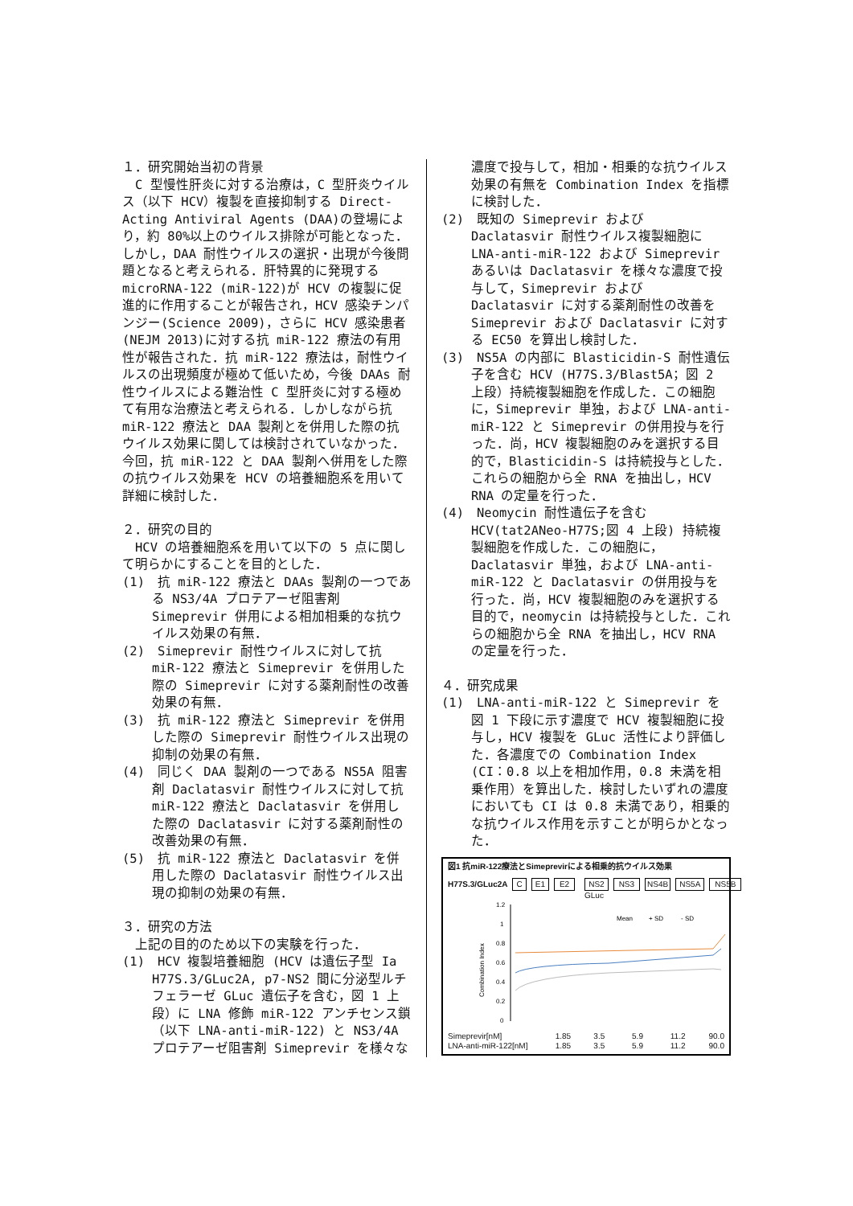１．研究開始当初の背景
　C 型慢性肝炎に対する治療は，C 型肝炎ウイルス（以下 HCV）複製を直接抑制する Direct-Acting Antiviral Agents (DAA)の登場により，約 80%以上のウイルス排除が可能となった．しかし，DAA 耐性ウイルスの選択・出現が今後問題となると考えられる．肝特異的に発現する microRNA-122 (miR-122)が HCV の複製に促進的に作用することが報告され，HCV 感染チンパンジー(Science 2009)，さらに HCV 感染患者 (NEJM 2013)に対する抗 miR-122 療法の有用性が報告された．抗 miR-122 療法は，耐性ウイルスの出現頻度が極めて低いため，今後 DAAs 耐性ウイルスによる難治性 C 型肝炎に対する極めて有用な治療法と考えられる．しかしながら抗 miR-122 療法と DAA 製剤とを併用した際の抗ウイルス効果に関しては検討されていなかった．今回，抗 miR-122 と DAA 製剤へ併用をした際の抗ウイルス効果を HCV の培養細胞系を用いて詳細に検討した．
２．研究の目的
　HCV の培養細胞系を用いて以下の 5 点に関して明らかにすることを目的とした．
(1)　抗 miR-122 療法と DAAs 製剤の一つである NS3/4A プロテアーゼ阻害剤 Simeprevir 併用による相加相乗的な抗ウイルス効果の有無．
(2)　Simeprevir 耐性ウイルスに対して抗 miR-122 療法と Simeprevir を併用した際の Simeprevir に対する薬剤耐性の改善効果の有無．
(3)　抗 miR-122 療法と Simeprevir を併用した際の Simeprevir 耐性ウイルス出現の抑制の効果の有無．
(4)　同じく DAA 製剤の一つである NS5A 阻害剤 Daclatasvir 耐性ウイルスに対して抗 miR-122 療法と Daclatasvir を併用した際の Daclatasvir に対する薬剤耐性の改善効果の有無．
(5)　抗 miR-122 療法と Daclatasvir を併用した際の Daclatasvir 耐性ウイルス出現の抑制の効果の有無．
３．研究の方法
　上記の目的のため以下の実験を行った．
(1)　HCV 複製培養細胞 (HCV は遺伝子型 Ia H77S.3/GLuc2A, p7-NS2 間に分泌型ルチフェラーゼ GLuc 遺伝子を含む，図 1 上段）に LNA 修飾 miR-122 アンチセンス鎖（以下 LNA-anti-miR-122) と NS3/4A プロテアーゼ阻害剤 Simeprevir を様々な
濃度で投与して，相加・相乗的な抗ウイルス効果の有無を Combination Index を指標に検討した．
(2)　既知の Simeprevir および Daclatasvir 耐性ウイルス複製細胞に LNA-anti-miR-122 および Simeprevir あるいは Daclatasvir を様々な濃度で投与して，Simeprevir および Daclatasvir に対する薬剤耐性の改善を Simeprevir および Daclatasvir に対する EC50 を算出し検討した．
(3)　NS5A の内部に Blasticidin-S 耐性遺伝子を含む HCV (H77S.3/Blast5A；図 2 上段）持続複製細胞を作成した．この細胞に，Simeprevir 単独，および LNA-anti-miR-122 と Simeprevir の併用投与を行った．尚，HCV 複製細胞のみを選択する目的で，Blasticidin-S は持続投与とした．これらの細胞から全 RNA を抽出し，HCV RNA の定量を行った．
(4)　Neomycin 耐性遺伝子を含む HCV(tat2ANeo-H77S;図 4 上段) 持続複製細胞を作成した．この細胞に，Daclatasvir 単独，および LNA-anti-miR-122 と Daclatasvir の併用投与を行った．尚，HCV 複製細胞のみを選択する目的で，neomycin は持続投与とした．これらの細胞から全 RNA を抽出し，HCV RNA の定量を行った．
４．研究成果
(1)　LNA-anti-miR-122 と Simeprevir を図 1 下段に示す濃度で HCV 複製細胞に投与し，HCV 複製を GLuc 活性により評価した．各濃度での Combination Index (CI：0.8 以上を相加作用，0.8 未満を相乗作用）を算出した．検討したいずれの濃度においても CI は 0.8 未満であり，相乗的な抗ウイルス作用を示すことが明らかとなった．
図1 抗miR-122療法とSimeprevirによる相乗的抗ウイルス効果
H77S.3/GLuc2A C E1 E2 NS2 NS3 NS4B NS5A NS5B
GLuc
1.2
1
0.8
0.6
0.4
0.2
0
Combination Index
Mean
+ SD
- SD
Simeprevir[nM] 1.85 3.5 5.9 11.2 90.0
LNA-anti-miR-122[nM] 1.85 3.5 5.9 11.2 90.0